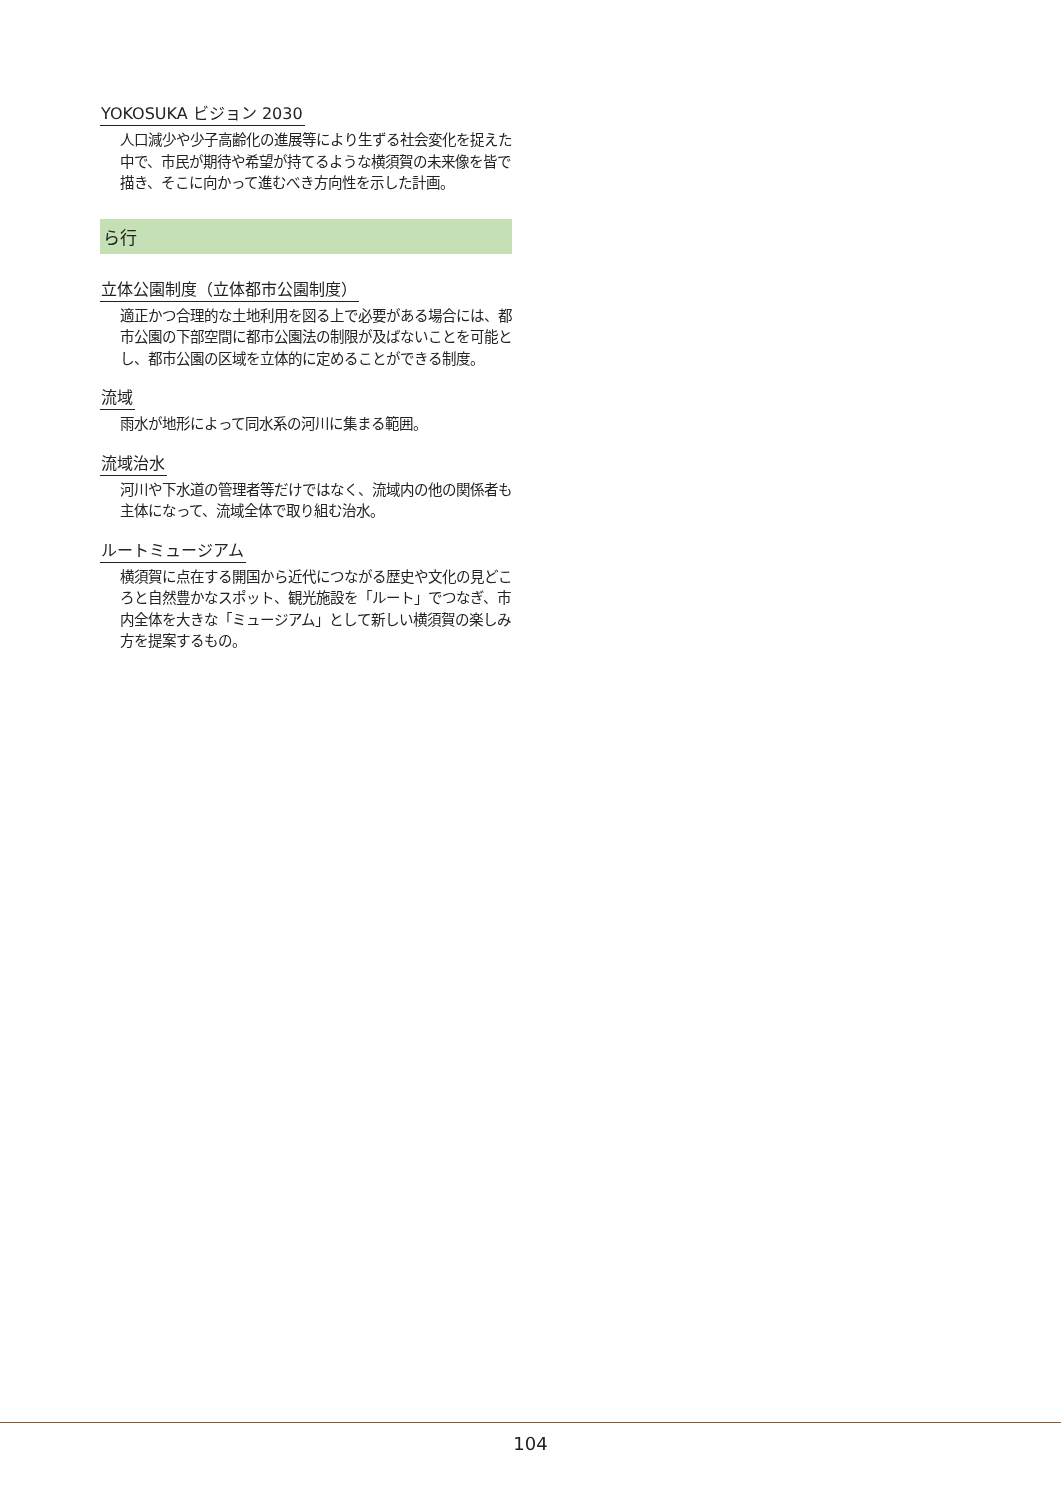YOKOSUKA ビジョン 2030
人口減少や少子高齢化の進展等により生ずる社会変化を捉えた中で、市民が期待や希望が持てるような横須賀の未来像を皆で描き、そこに向かって進むべき方向性を示した計画。
ら行
立体公園制度（立体都市公園制度）
適正かつ合理的な土地利用を図る上で必要がある場合には、都市公園の下部空間に都市公園法の制限が及ばないことを可能とし、都市公園の区域を立体的に定めることができる制度。
流域
雨水が地形によって同水系の河川に集まる範囲。
流域治水
河川や下水道の管理者等だけではなく、流域内の他の関係者も主体になって、流域全体で取り組む治水。
ルートミュージアム
横須賀に点在する開国から近代につながる歴史や文化の見どころと自然豊かなスポット、観光施設を「ルート」でつなぎ、市内全体を大きな「ミュージアム」として新しい横須賀の楽しみ方を提案するもの。
104